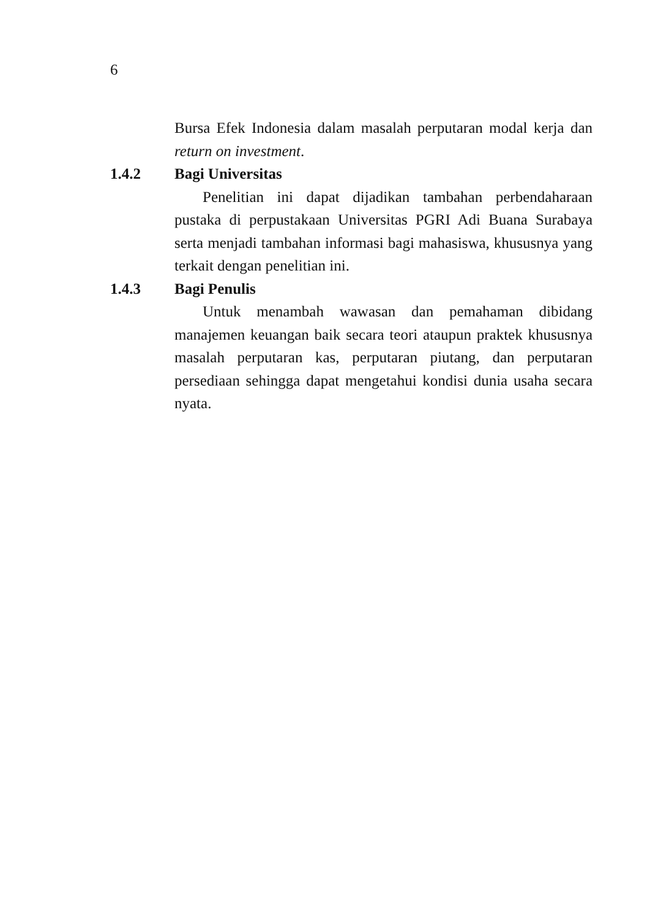6
Bursa Efek Indonesia dalam masalah perputaran modal kerja dan return on investment.
1.4.2 Bagi Universitas
Penelitian ini dapat dijadikan tambahan perbendaharaan pustaka di perpustakaan Universitas PGRI Adi Buana Surabaya serta menjadi tambahan informasi bagi mahasiswa, khususnya yang terkait dengan penelitian ini.
1.4.3 Bagi Penulis
Untuk menambah wawasan dan pemahaman dibidang manajemen keuangan baik secara teori ataupun praktek khususnya masalah perputaran kas, perputaran piutang, dan perputaran persediaan sehingga dapat mengetahui kondisi dunia usaha secara nyata.